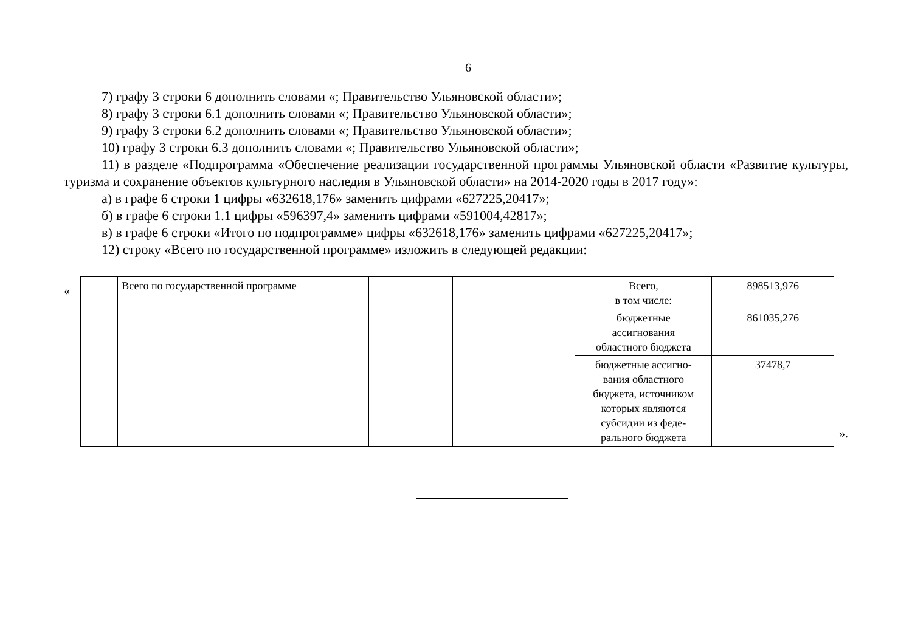6
7) графу 3 строки 6 дополнить словами «; Правительство Ульяновской области»;
8) графу 3 строки 6.1 дополнить словами «; Правительство Ульяновской области»;
9) графу 3 строки 6.2 дополнить словами «; Правительство Ульяновской области»;
10) графу 3 строки 6.3 дополнить словами «; Правительство Ульяновской области»;
11) в разделе «Подпрограмма «Обеспечение реализации государственной программы Ульяновской области «Развитие культуры, туризма и сохранение объектов культурного наследия в Ульяновской области» на 2014-2020 годы в 2017 году»:
а) в графе 6 строки 1 цифры «632618,176» заменить цифрами «627225,20417»;
б) в графе 6 строки 1.1 цифры «596397,4» заменить цифрами «591004,42817»;
в) в графе 6 строки «Итого по подпрограмме» цифры «632618,176» заменить цифрами «627225,20417»;
12) строку «Всего по государственной программе» изложить в следующей редакции:
«
| | Всего по государственной программе | | | Всего, в том числе: | 898513,976 |
| | | | | бюджетные ассигнования областного бюджета | 861035,276 |
| | | | | бюджетные ассигно- вания областного бюджета, источником которых являются субсидии из феде- рального бюджета | 37478,7 |
».